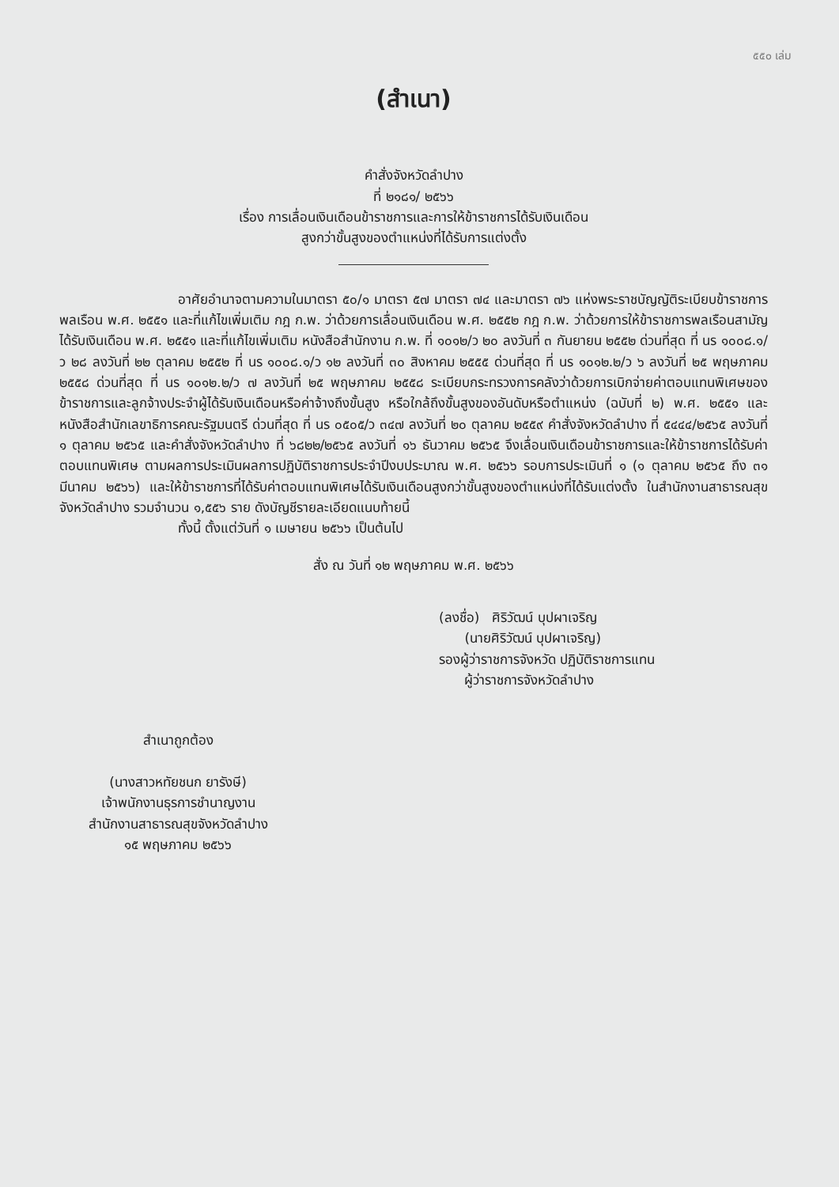๕๕๐ เล่ม
(สำเนา)
คำสั่งจังหวัดลำปาง
ที่ ๒๑๘๑/ ๒๕๖๖
เรื่อง การเลื่อนเงินเดือนข้าราชการและการให้ข้าราชการได้รับเงินเดือน
สูงกว่าขั้นสูงของตำแหน่งที่ได้รับการแต่งตั้ง
อาศัยอำนาจตามความในมาตรา ๕๐/๑ มาตรา ๕๗ มาตรา ๗๔ และมาตรา ๗๖ แห่งพระราชบัญญัติระเบียบข้าราชการพลเรือน พ.ศ. ๒๕๕๑ และที่แก้ไขเพิ่มเติม กฎ ก.พ. ว่าด้วยการเลื่อนเงินเดือน พ.ศ. ๒๕๕๒ กฎ ก.พ. ว่าด้วยการให้ข้าราชการพลเรือนสามัญได้รับเงินเดือน พ.ศ. ๒๕๕๑ และที่แก้ไขเพิ่มเติม หนังสือสำนักงาน ก.พ. ที่ ๑๐๑๒/ว ๒๐ ลงวันที่ ๓ กันยายน ๒๕๕๒ ด่วนที่สุด ที่ นร ๑๐๐๘.๑/ว ๒๘ ลงวันที่ ๒๒ ตุลาคม ๒๕๕๒ ที่ นร ๑๐๐๘.๑/ว ๑๒ ลงวันที่ ๓๐ สิงหาคม ๒๕๕๕ ด่วนที่สุด ที่ นร ๑๐๑๒.๒/ว ๖ ลงวันที่ ๒๕ พฤษภาคม ๒๕๕๘ ด่วนที่สุด ที่ นร ๑๐๑๒.๒/ว ๗ ลงวันที่ ๒๕ พฤษภาคม ๒๕๕๘ ระเบียบกระทรวงการคลังว่าด้วยการเบิกจ่ายค่าตอบแทนพิเศษของข้าราชการและลูกจ้างประจำผู้ได้รับเงินเดือนหรือค่าจ้างถึงขั้นสูง หรือใกล้ถึงขั้นสูงของอันดับหรือตำแหน่ง (ฉบับที่ ๒) พ.ศ. ๒๕๕๑ และหนังสือสำนักเลขาธิการคณะรัฐมนตรี ด่วนที่สุด ที่ นร ๐๕๐๕/ว ๓๔๗ ลงวันที่ ๒๐ ตุลาคม ๒๕๕๙ คำสั่งจังหวัดลำปาง ที่ ๕๔๔๔/๒๕๖๕ ลงวันที่ ๑ ตุลาคม ๒๕๖๕ และคำสั่งจังหวัดลำปาง ที่ ๖๘๒๒/๒๕๖๕ ลงวันที่ ๑๖ ธันวาคม ๒๕๖๕ จึงเลื่อนเงินเดือนข้าราชการและให้ข้าราชการได้รับค่าตอบแทนพิเศษ ตามผลการประเมินผลการปฏิบัติราชการประจำปีงบประมาณ พ.ศ. ๒๕๖๖ รอบการประเมินที่ ๑ (๑ ตุลาคม ๒๕๖๕ ถึง ๓๑ มีนาคม ๒๕๖๖) และให้ข้าราชการที่ได้รับค่าตอบแทนพิเศษได้รับเงินเดือนสูงกว่าขั้นสูงของตำแหน่งที่ได้รับแต่งตั้ง ในสำนักงานสาธารณสุขจังหวัดลำปาง รวมจำนวน ๑,๕๕๖ ราย ดังบัญชีรายละเอียดแนบท้ายนี้
ทั้งนี้ ตั้งแต่วันที่ ๑ เมษายน ๒๕๖๖ เป็นต้นไป
สั่ง ณ วันที่ ๑๒ พฤษภาคม พ.ศ. ๒๕๖๖
(ลงชื่อ) ศิริวัฒน์ บุปผาเจริญ
(นายศิริวัฒน์ บุปผาเจริญ)
รองผู้ว่าราชการจังหวัด ปฏิบัติราชการแทน
ผู้ว่าราชการจังหวัดลำปาง
สำเนาถูกต้อง
(นางสาวหทัยชนก ยารังษี)
เจ้าพนักงานธุรการชำนาญงาน
สำนักงานสาธารณสุขจังหวัดลำปาง
๑๕ พฤษภาคม ๒๕๖๖